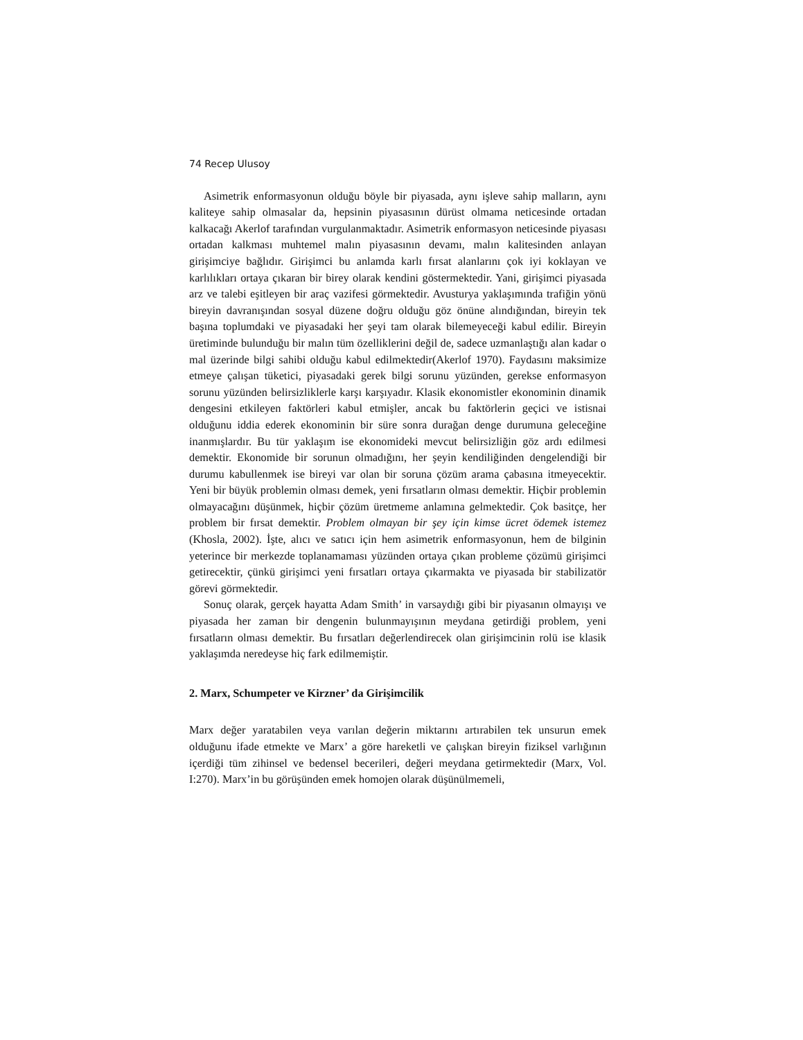74 Recep Ulusoy
Asimetrik enformasyonun olduğu böyle bir piyasada, aynı işleve sahip malların, aynı kaliteye sahip olmasalar da, hepsinin piyasasının dürüst olmama neticesinde ortadan kalkacağı Akerlof tarafından vurgulanmaktadır. Asimetrik enformasyon neticesinde piyasası ortadan kalkması muhtemel malın piyasasının devamı, malın kalitesinden anlayan girişimciye bağlıdır. Girişimci bu anlamda karlı fırsat alanlarını çok iyi koklayan ve karlılıkları ortaya çıkaran bir birey olarak kendini göstermektedir. Yani, girişimci piyasada arz ve talebi eşitleyen bir araç vazifesi görmektedir. Avusturya yaklaşımında trafiğin yönü bireyin davranışından sosyal düzene doğru olduğu göz önüne alındığından, bireyin tek başına toplumdaki ve piyasadaki her şeyi tam olarak bilemeyeceği kabul edilir. Bireyin üretiminde bulunduğu bir malın tüm özelliklerini değil de, sadece uzmanlaştığı alan kadar o mal üzerinde bilgi sahibi olduğu kabul edilmektedir(Akerlof 1970). Faydasını maksimize etmeye çalışan tüketici, piyasadaki gerek bilgi sorunu yüzünden, gerekse enformasyon sorunu yüzünden belirsizliklerle karşı karşıyadır. Klasik ekonomistler ekonominin dinamik dengesini etkileyen faktörleri kabul etmişler, ancak bu faktörlerin geçici ve istisnai olduğunu iddia ederek ekonominin bir süre sonra durağan denge durumuna geleceğine inanmışlardır. Bu tür yaklaşım ise ekonomideki mevcut belirsizliğin göz ardı edilmesi demektir. Ekonomide bir sorunun olmadığını, her şeyin kendiliğinden dengelendiği bir durumu kabullenmek ise bireyi var olan bir soruna çözüm arama çabasına itmeyecektir. Yeni bir büyük problemin olması demek, yeni fırsatların olması demektir. Hiçbir problemin olmayacağını düşünmek, hiçbir çözüm üretmeme anlamına gelmektedir. Çok basitçe, her problem bir fırsat demektir. Problem olmayan bir şey için kimse ücret ödemek istemez (Khosla, 2002). İşte, alıcı ve satıcı için hem asimetrik enformasyonun, hem de bilginin yeterince bir merkezde toplanamaması yüzünden ortaya çıkan probleme çözümü girişimci getirecektir, çünkü girişimci yeni fırsatları ortaya çıkarmakta ve piyasada bir stabilizatör görevi görmektedir.
Sonuç olarak, gerçek hayatta Adam Smith’ in varsaydığı gibi bir piyasanın olmayışı ve piyasada her zaman bir dengenin bulunmayışının meydana getirdiği problem, yeni fırsatların olması demektir. Bu fırsatları değerlendirecek olan girişimcinin rolü ise klasik yaklaşımda neredeyse hiç fark edilmemiştir.
2. Marx, Schumpeter ve Kirzner’ da Girişimcilik
Marx değer yaratabilen veya varılan değerin miktarını artırabilen tek unsurun emek olduğunu ifade etmekte ve Marx’ a göre hareketli ve çalışkan bireyin fiziksel varlığının içerdiği tüm zihinsel ve bedensel becerileri, değeri meydana getirmektedir (Marx, Vol. I:270). Marx’in bu görüşünden emek homojen olarak düşünülmemeli,